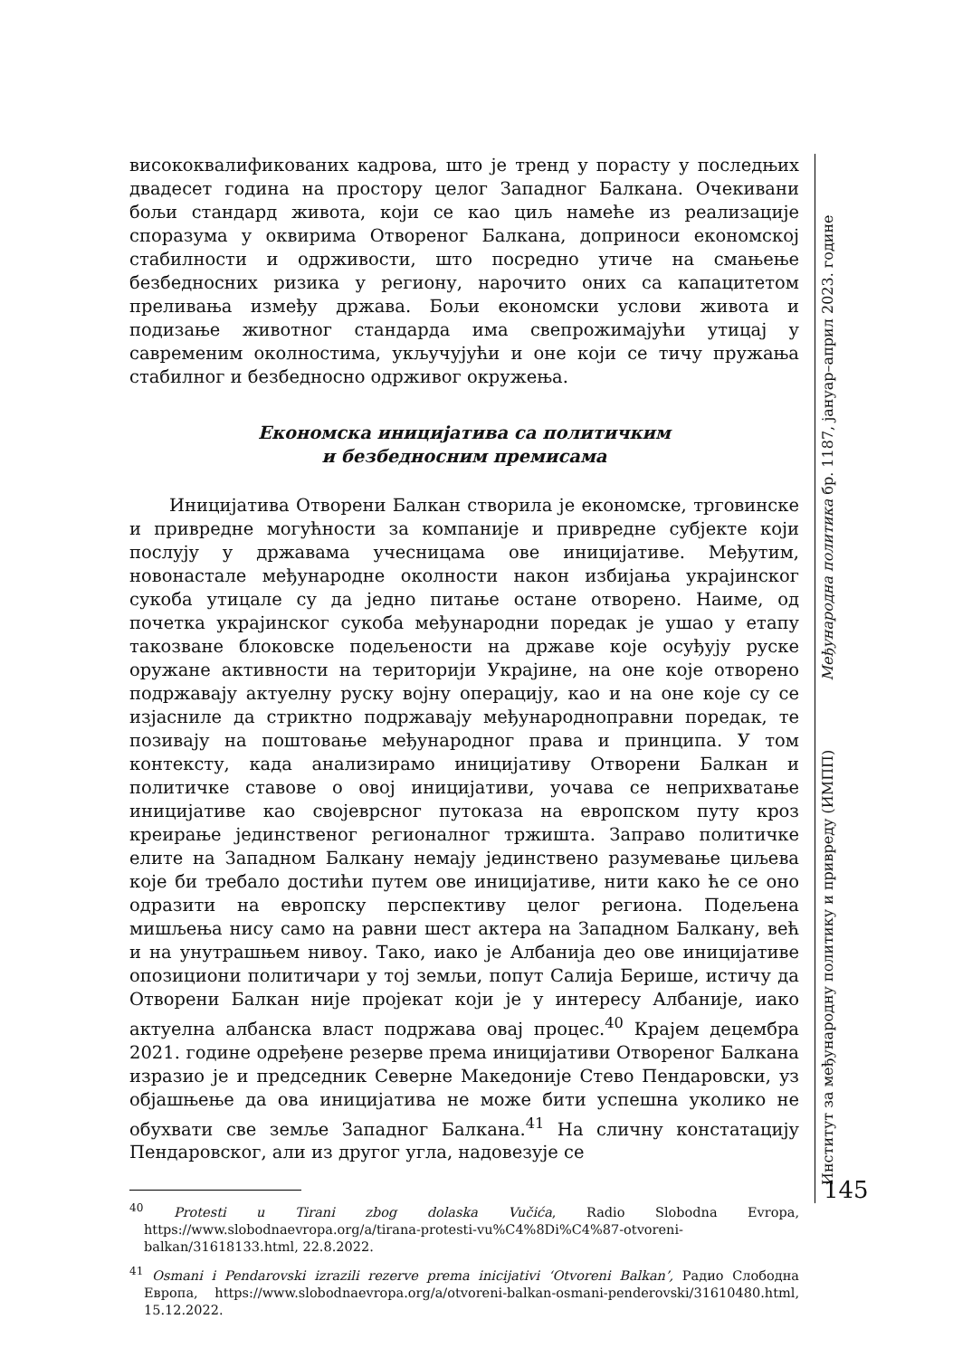висококвалификованих кадрова, што је тренд у порасту у последњих двадесет година на простору целог Западног Балкана. Очекивани бољи стандард живота, који се као циљ намеће из реализације споразума у оквирима Отвореног Балкана, доприноси економској стабилности и одрживости, што посредно утиче на смањење безбедносних ризика у региону, нарочито оних са капацитетом преливања између држава. Бољи економски услови живота и подизање животног стандарда има свепрожимајући утицај у савременим околностима, укључујући и оне који се тичу пружања стабилног и безбедносно одрживог окружења.
Економска иницијатива са политичким
и безбедносним премисама
Иницијатива Отворени Балкан створила је економске, трговинске и привредне могућности за компаније и привредне субјекте који послују у државама учесницама ове иницијативе. Међутим, новонастале међународне околности након избијања украјинског сукоба утицале су да једно питање остане отворено. Наиме, од почетка украјинског сукоба међународни поредак је ушао у етапу такозване блоковске подељености на државе које осуђују руске оружане активности на територији Украјине, на оне које отворено подржавају актуелну руску војну операцију, као и на оне које су се изјасниле да стриктно подржавају међународноправни поредак, те позивају на поштовање међународног права и принципа. У том контексту, када анализирамо иницијативу Отворени Балкан и политичке ставове о овој иницијативи, уочава се неприхватање иницијативе као својеврсног путоказа на европском путу кроз креирање јединственог регионалног тржишта. Заправо политичке елите на Западном Балкану немају јединствено разумевање циљева које би требало достићи путем ове иницијативе, нити како ће се оно одразити на европску перспективу целог региона. Подељена мишљења нису само на равни шест актера на Западном Балкану, већ и на унутрашњем нивоу. Тако, иако је Албанија део ове иницијативе опозициони политичари у тој земљи, попут Салија Берише, истичу да Отворени Балкан није пројекат који је у интересу Албаније, иако актуелна албанска власт подржава овај процес.<sup>40</sup> Крајем децембра 2021. године одређене резерве према иницијативи Отвореног Балкана изразио је и председник Северне Македоније Стево Пендаровски, уз објашњење да ова иницијатива не може бити успешна уколико не обухвати све земље Западног Балкана.<sup>41</sup> На сличну констатацију Пендаровског, али из другог угла, надовезује се
<sup>40</sup> Protesti u Tirani zbog dolaska Vučića, Radio Slobodna Evropa, https://www.slobodnaevropa.org/a/tirana-protesti-vu%C4%8Di%C4%87-otvoreni-balkan/31618133.html, 22.8.2022.
<sup>41</sup> Osmani i Pendarovski izrazili rezerve prema inicijativi ‘Otvoreni Balkan’, Радио Слободна Европа, https://www.slobodnaevropa.org/a/otvoreni-balkan-osmani-penderovski/31610480.html, 15.12.2022.
Институт за међународну политику и привреду (ИМПП) Међународна политика бр. 1187, јануар–април 2023. године 145